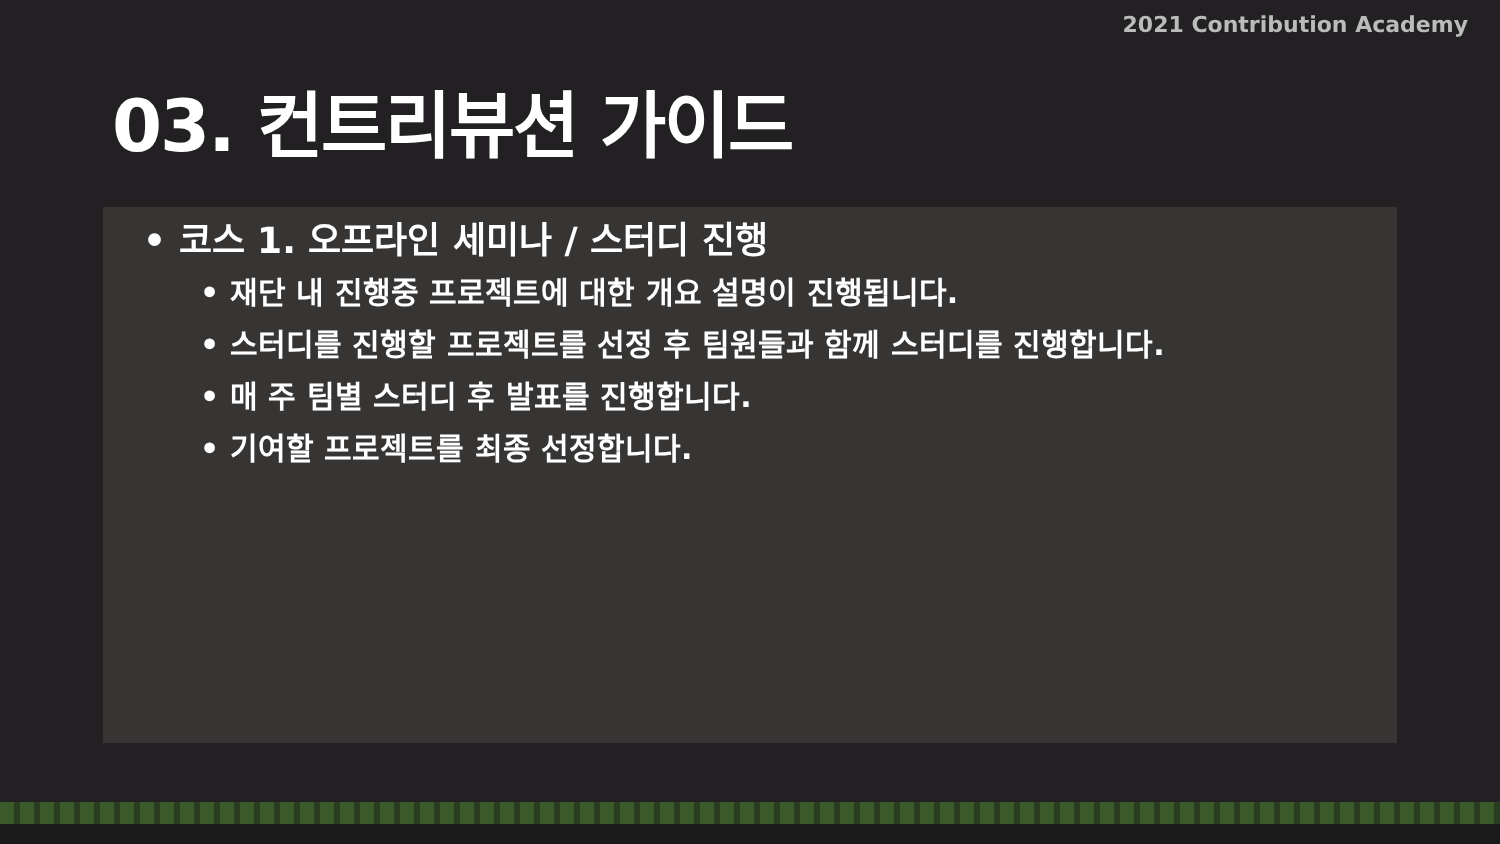2021 Contribution Academy
03. 컨트리뷰션 가이드
• 코스 1. 오프라인 세미나 / 스터디 진행
• 재단 내 진행중 프로젝트에 대한 개요 설명이 진행됩니다.
• 스터디를 진행할 프로젝트를 선정 후 팀원들과 함께 스터디를 진행합니다.
• 매 주 팀별 스터디 후 발표를 진행합니다.
• 기여할 프로젝트를 최종 선정합니다.